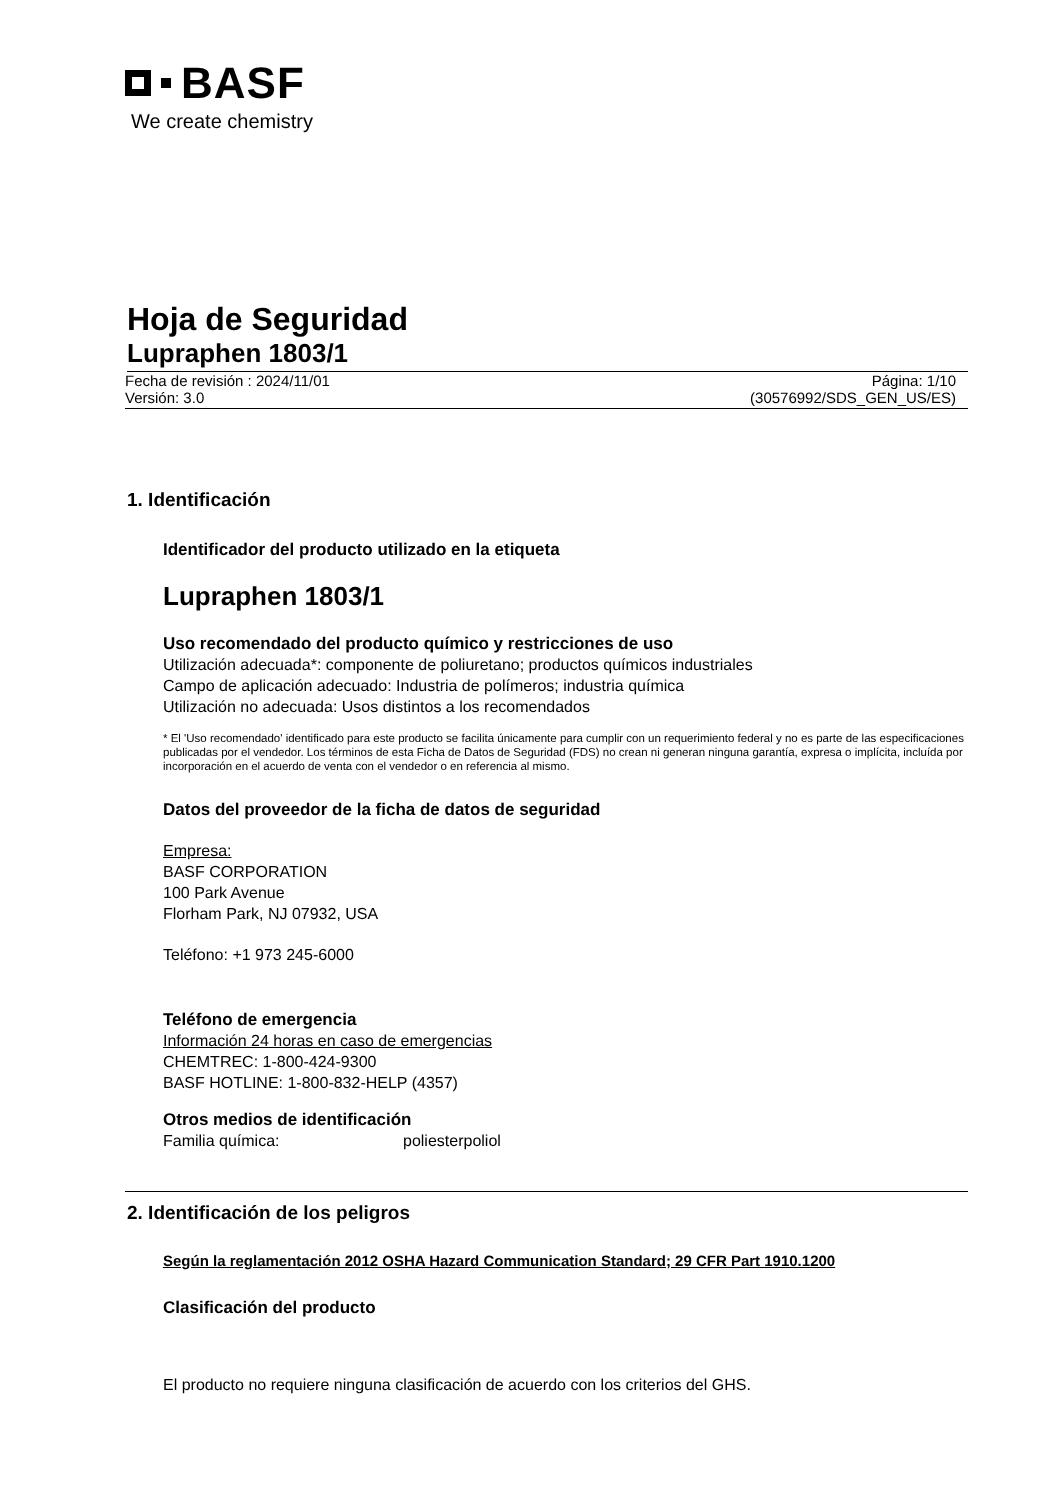BASF
We create chemistry
Hoja de Seguridad
Lupraphen 1803/1
Fecha de revisión : 2024/11/01
Versión: 3.0 Página: 1/10
(30576992/SDS_GEN_US/ES)
1. Identificación
Identificador del producto utilizado en la etiqueta
Lupraphen 1803/1
Uso recomendado del producto químico y restricciones de uso
Utilización adecuada*: componente de poliuretano; productos químicos industriales
Campo de aplicación adecuado: Industria de polímeros; industria química
Utilización no adecuada: Usos distintos a los recomendados
* El 'Uso recomendado' identificado para este producto se facilita únicamente para cumplir con un requerimiento federal y no es parte de las especificaciones publicadas por el vendedor. Los términos de esta Ficha de Datos de Seguridad (FDS) no crean ni generan ninguna garantía, expresa o implícita, incluída por incorporación en el acuerdo de venta con el vendedor o en referencia al mismo.
Datos del proveedor de la ficha de datos de seguridad
Empresa:
BASF CORPORATION
100 Park Avenue
Florham Park, NJ 07932, USA
Teléfono: +1 973 245-6000
Teléfono de emergencia
Información 24 horas en caso de emergencias
CHEMTREC: 1-800-424-9300
BASF HOTLINE: 1-800-832-HELP (4357)
Otros medios de identificación
Familia química: poliesterpoliol
2. Identificación de los peligros
Según la reglamentación 2012 OSHA Hazard Communication Standard; 29 CFR Part 1910.1200
Clasificación del producto
El producto no requiere ninguna clasificación de acuerdo con los criterios del GHS.